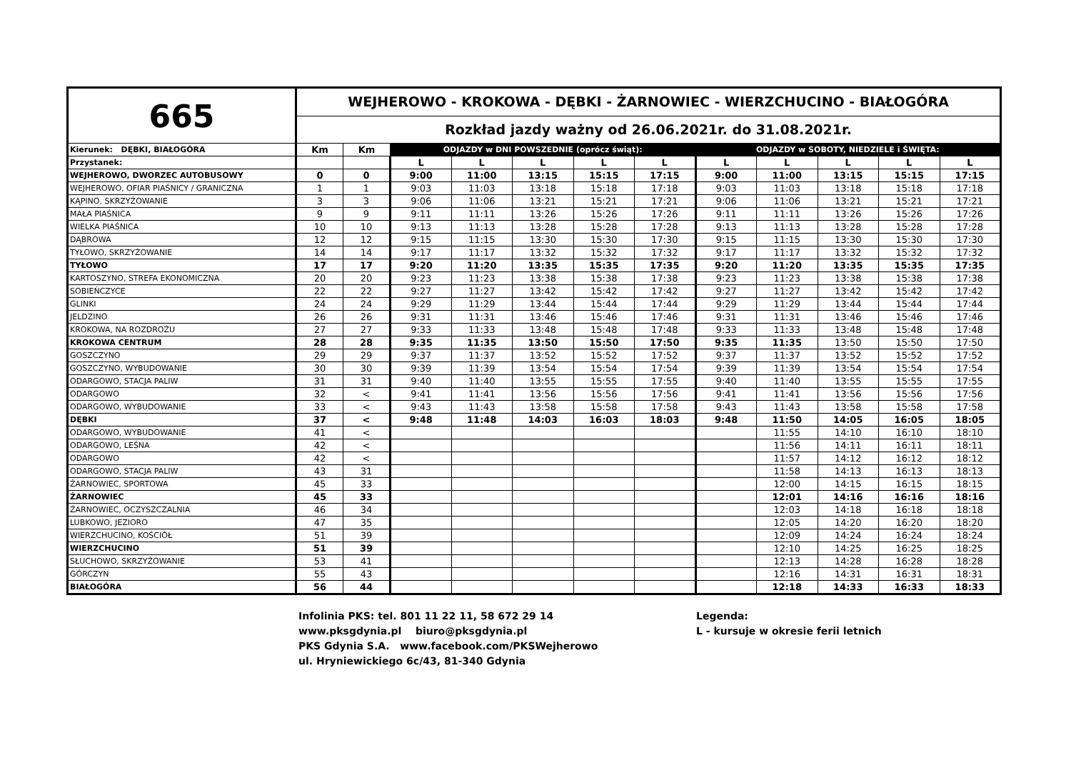| 665 | WEJHEROWO - KROKOWA - DĘBKI - ŻARNOWIEC - WIERZCHUCINO - BIAŁOGÓRA | | | | | | | | | | | |
| | Rozkład jazdy ważny od 26.06.2021r. do 31.08.2021r. | | | | | | | | | | | |
| Kierunek: DĘBKI, BIAŁOGÓRA | Km | Km | ODJAZDY w DNI POWSZEDNIE (oprócz świąt): | | | | | ODJAZDY w SOBOTY, NIEDZIELE i ŚWIĘTA: | | | | |
| Przystanek: | | | L | L | L | L | L | L | L | L | L | L |
| WEJHEROWO, DWORZEC AUTOBUSOWY | 0 | 0 | 9:00 | 11:00 | 13:15 | 15:15 | 17:15 | 9:00 | 11:00 | 13:15 | 15:15 | 17:15 |
| WEJHEROWO, OFIAR PIAŚNICY / GRANICZNA | 1 | 1 | 9:03 | 11:03 | 13:18 | 15:18 | 17:18 | 9:03 | 11:03 | 13:18 | 15:18 | 17:18 |
| KĄPINO, SKRZYŻOWANIE | 3 | 3 | 9:06 | 11:06 | 13:21 | 15:21 | 17:21 | 9:06 | 11:06 | 13:21 | 15:21 | 17:21 |
| MAŁA PIAŚNICA | 9 | 9 | 9:11 | 11:11 | 13:26 | 15:26 | 17:26 | 9:11 | 11:11 | 13:26 | 15:26 | 17:26 |
| WIELKA PIAŚNICA | 10 | 10 | 9:13 | 11:13 | 13:28 | 15:28 | 17:28 | 9:13 | 11:13 | 13:28 | 15:28 | 17:28 |
| DĄBROWA | 12 | 12 | 9:15 | 11:15 | 13:30 | 15:30 | 17:30 | 9:15 | 11:15 | 13:30 | 15:30 | 17:30 |
| TYŁOWO, SKRZYŻOWANIE | 14 | 14 | 9:17 | 11:17 | 13:32 | 15:32 | 17:32 | 9:17 | 11:17 | 13:32 | 15:32 | 17:32 |
| TYŁOWO | 17 | 17 | 9:20 | 11:20 | 13:35 | 15:35 | 17:35 | 9:20 | 11:20 | 13:35 | 15:35 | 17:35 |
| KARTOSZYNO, STREFA EKONOMICZNA | 20 | 20 | 9:23 | 11:23 | 13:38 | 15:38 | 17:38 | 9:23 | 11:23 | 13:38 | 15:38 | 17:38 |
| SOBIEŃCZYCE | 22 | 22 | 9:27 | 11:27 | 13:42 | 15:42 | 17:42 | 9:27 | 11:27 | 13:42 | 15:42 | 17:42 |
| GLINKI | 24 | 24 | 9:29 | 11:29 | 13:44 | 15:44 | 17:44 | 9:29 | 11:29 | 13:44 | 15:44 | 17:44 |
| JELDZINO | 26 | 26 | 9:31 | 11:31 | 13:46 | 15:46 | 17:46 | 9:31 | 11:31 | 13:46 | 15:46 | 17:46 |
| KROKOWA, NA ROZDROŻU | 27 | 27 | 9:33 | 11:33 | 13:48 | 15:48 | 17:48 | 9:33 | 11:33 | 13:48 | 15:48 | 17:48 |
| KROKOWA CENTRUM | 28 | 28 | 9:35 | 11:35 | 13:50 | 15:50 | 17:50 | 9:35 | 11:35 | 13:50 | 15:50 | 17:50 |
| GOSZCZYNO | 29 | 29 | 9:37 | 11:37 | 13:52 | 15:52 | 17:52 | 9:37 | 11:37 | 13:52 | 15:52 | 17:52 |
| GOSZCZYNO, WYBUDOWANIE | 30 | 30 | 9:39 | 11:39 | 13:54 | 15:54 | 17:54 | 9:39 | 11:39 | 13:54 | 15:54 | 17:54 |
| ODARGOWO, STACJA PALIW | 31 | 31 | 9:40 | 11:40 | 13:55 | 15:55 | 17:55 | 9:40 | 11:40 | 13:55 | 15:55 | 17:55 |
| ODARGOWO | 32 | < | 9:41 | 11:41 | 13:56 | 15:56 | 17:56 | 9:41 | 11:41 | 13:56 | 15:56 | 17:56 |
| ODARGOWO, WYBUDOWANIE | 33 | < | 9:43 | 11:43 | 13:58 | 15:58 | 17:58 | 9:43 | 11:43 | 13:58 | 15:58 | 17:58 |
| DĘBKI | 37 | < | 9:48 | 11:48 | 14:03 | 16:03 | 18:03 | 9:48 | 11:50 | 14:05 | 16:05 | 18:05 |
| ODARGOWO, WYBUDOWANIE | 41 | < | | | | | | | 11:55 | 14:10 | 16:10 | 18:10 |
| ODARGOWO, LEŚNA | 42 | < | | | | | | | 11:56 | 14:11 | 16:11 | 18:11 |
| ODARGOWO | 42 | < | | | | | | | 11:57 | 14:12 | 16:12 | 18:12 |
| ODARGOWO, STACJA PALIW | 43 | 31 | | | | | | | 11:58 | 14:13 | 16:13 | 18:13 |
| ŻARNOWIEC, SPORTOWA | 45 | 33 | | | | | | | 12:00 | 14:15 | 16:15 | 18:15 |
| ŻARNOWIEC | 45 | 33 | | | | | | | 12:01 | 14:16 | 16:16 | 18:16 |
| ŻARNOWIEC, OCZYSZCZALNIA | 46 | 34 | | | | | | | 12:03 | 14:18 | 16:18 | 18:18 |
| LUBKOWO, JEZIORO | 47 | 35 | | | | | | | 12:05 | 14:20 | 16:20 | 18:20 |
| WIERZCHUCINO, KOŚCIÓŁ | 51 | 39 | | | | | | | 12:09 | 14:24 | 16:24 | 18:24 |
| WIERZCHUCINO | 51 | 39 | | | | | | | 12:10 | 14:25 | 16:25 | 18:25 |
| SŁUCHOWO, SKRZYŻOWANIE | 53 | 41 | | | | | | | 12:13 | 14:28 | 16:28 | 18:28 |
| GÓRCZYN | 55 | 43 | | | | | | | 12:16 | 14:31 | 16:31 | 18:31 |
| BIAŁOGÓRA | 56 | 44 | | | | | | | 12:18 | 14:33 | 16:33 | 18:33 |
Infolinia PKS: tel. 801 11 22 11, 58 672 29 14
www.pksgdynia.pl biuro@pksgdynia.pl
PKS Gdynia S.A. www.facebook.com/PKSWejherowo
ul. Hryniewickiego 6c/43, 81-340 Gdynia
Legenda:
L - kursuje w okresie ferii letnich